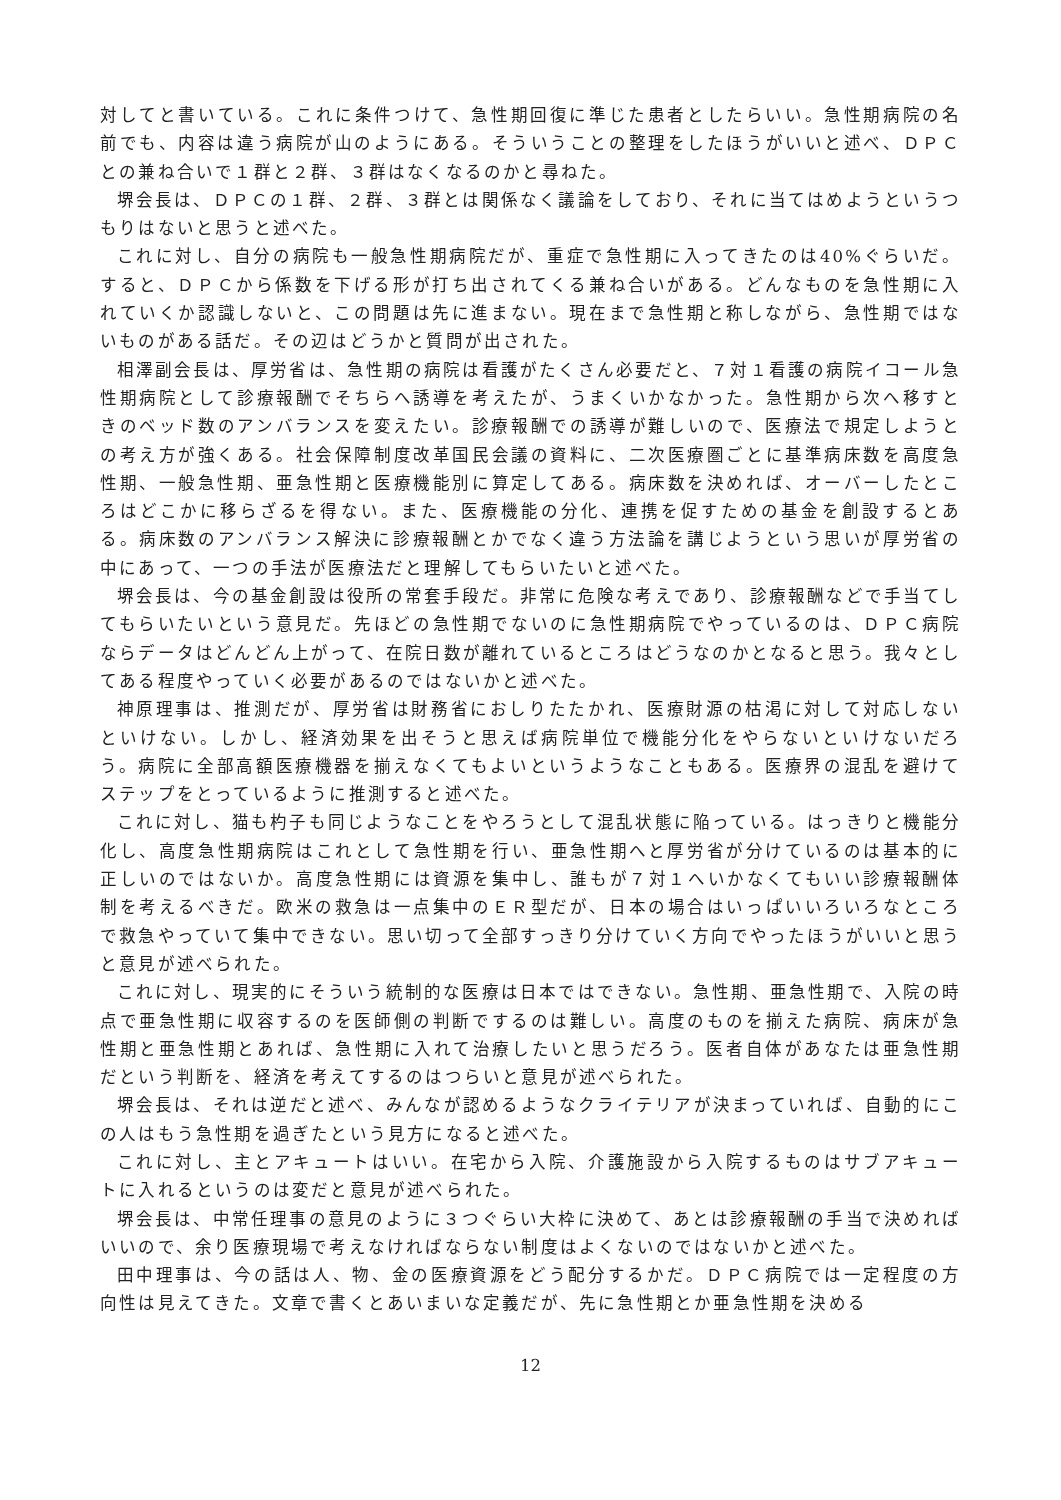対してと書いている。これに条件つけて、急性期回復に準じた患者としたらいい。急性期病院の名前でも、内容は違う病院が山のようにある。そういうことの整理をしたほうがいいと述べ、ＤＰＣとの兼ね合いで１群と２群、３群はなくなるのかと尋ねた。
堺会長は、ＤＰＣの１群、２群、３群とは関係なく議論をしており、それに当てはめようというつもりはないと思うと述べた。
これに対し、自分の病院も一般急性期病院だが、重症で急性期に入ってきたのは40%ぐらいだ。すると、ＤＰＣから係数を下げる形が打ち出されてくる兼ね合いがある。どんなものを急性期に入れていくか認識しないと、この問題は先に進まない。現在まで急性期と称しながら、急性期ではないものがある話だ。その辺はどうかと質問が出された。
相澤副会長は、厚労省は、急性期の病院は看護がたくさん必要だと、７対１看護の病院イコール急性期病院として診療報酬でそちらへ誘導を考えたが、うまくいかなかった。急性期から次へ移すときのベッド数のアンバランスを変えたい。診療報酬での誘導が難しいので、医療法で規定しようとの考え方が強くある。社会保障制度改革国民会議の資料に、二次医療圏ごとに基準病床数を高度急性期、一般急性期、亜急性期と医療機能別に算定してある。病床数を決めれば、オーバーしたところはどこかに移らざるを得ない。また、医療機能の分化、連携を促すための基金を創設するとある。病床数のアンバランス解決に診療報酬とかでなく違う方法論を講じようという思いが厚労省の中にあって、一つの手法が医療法だと理解してもらいたいと述べた。
堺会長は、今の基金創設は役所の常套手段だ。非常に危険な考えであり、診療報酬などで手当てしてもらいたいという意見だ。先ほどの急性期でないのに急性期病院でやっているのは、ＤＰＣ病院ならデータはどんどん上がって、在院日数が離れているところはどうなのかとなると思う。我々としてある程度やっていく必要があるのではないかと述べた。
神原理事は、推測だが、厚労省は財務省におしりたたかれ、医療財源の枯渇に対して対応しないといけない。しかし、経済効果を出そうと思えば病院単位で機能分化をやらないといけないだろう。病院に全部高額医療機器を揃えなくてもよいというようなこともある。医療界の混乱を避けてステップをとっているように推測すると述べた。
これに対し、猫も杓子も同じようなことをやろうとして混乱状態に陥っている。はっきりと機能分化し、高度急性期病院はこれとして急性期を行い、亜急性期へと厚労省が分けているのは基本的に正しいのではないか。高度急性期には資源を集中し、誰もが７対１へいかなくてもいい診療報酬体制を考えるべきだ。欧米の救急は一点集中のＥＲ型だが、日本の場合はいっぱいいろいろなところで救急やっていて集中できない。思い切って全部すっきり分けていく方向でやったほうがいいと思うと意見が述べられた。
これに対し、現実的にそういう統制的な医療は日本ではできない。急性期、亜急性期で、入院の時点で亜急性期に収容するのを医師側の判断でするのは難しい。高度のものを揃えた病院、病床が急性期と亜急性期とあれば、急性期に入れて治療したいと思うだろう。医者自体があなたは亜急性期だという判断を、経済を考えてするのはつらいと意見が述べられた。
堺会長は、それは逆だと述べ、みんなが認めるようなクライテリアが決まっていれば、自動的にこの人はもう急性期を過ぎたという見方になると述べた。
これに対し、主とアキュートはいい。在宅から入院、介護施設から入院するものはサブアキュートに入れるというのは変だと意見が述べられた。
堺会長は、中常任理事の意見のように３つぐらい大枠に決めて、あとは診療報酬の手当で決めればいいので、余り医療現場で考えなければならない制度はよくないのではないかと述べた。
田中理事は、今の話は人、物、金の医療資源をどう配分するかだ。ＤＰＣ病院では一定程度の方向性は見えてきた。文章で書くとあいまいな定義だが、先に急性期とか亜急性期を決める
12